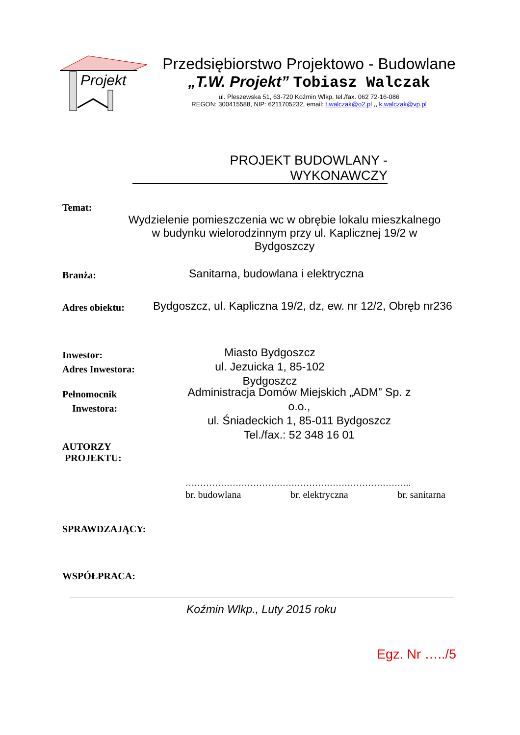Projekt
Przedsiębiorstwo Projektowo - Budowlane
„T.W. Projekt” Tobiasz Walczak
ul. Pleszewska 51, 63-720 Koźmin Wlkp. tel./fax. 062 72-16-086
REGON: 300415588, NIP: 6211705232, email: t.walczak@o2.pl ,, k.walczak@vp.pl
PROJEKT BUDOWLANY - WYKONAWCZY
Temat:
Wydzielenie pomieszczenia wc w obrębie lokalu mieszkalnego
w budynku wielorodzinnym przy ul. Kaplicznej 19/2 w Bydgoszczy
Branża:
Sanitarna, budowlana i elektryczna
Adres obiektu:
Bydgoszcz, ul. Kapliczna 19/2, dz, ew. nr 12/2, Obręb nr236
Inwestor:
Adres Inwestora:
Miasto Bydgoszcz
ul. Jezuicka 1, 85-102 Bydgoszcz
Pełnomocnik
Inwestora:
Administracja Domów Miejskich „ADM” Sp. z o.o.,
ul. Śniadeckich 1, 85-011 Bydgoszcz
Tel./fax.: 52 348 16 01
AUTORZY
PROJEKTU:
…………………………………………………………………..
br. budowlana br. elektryczna br. sanitarna
SPRAWDZAJĄCY:
WSPÓŁPRACA:
Koźmin Wlkp., Luty 2015 roku
Egz. Nr …../5